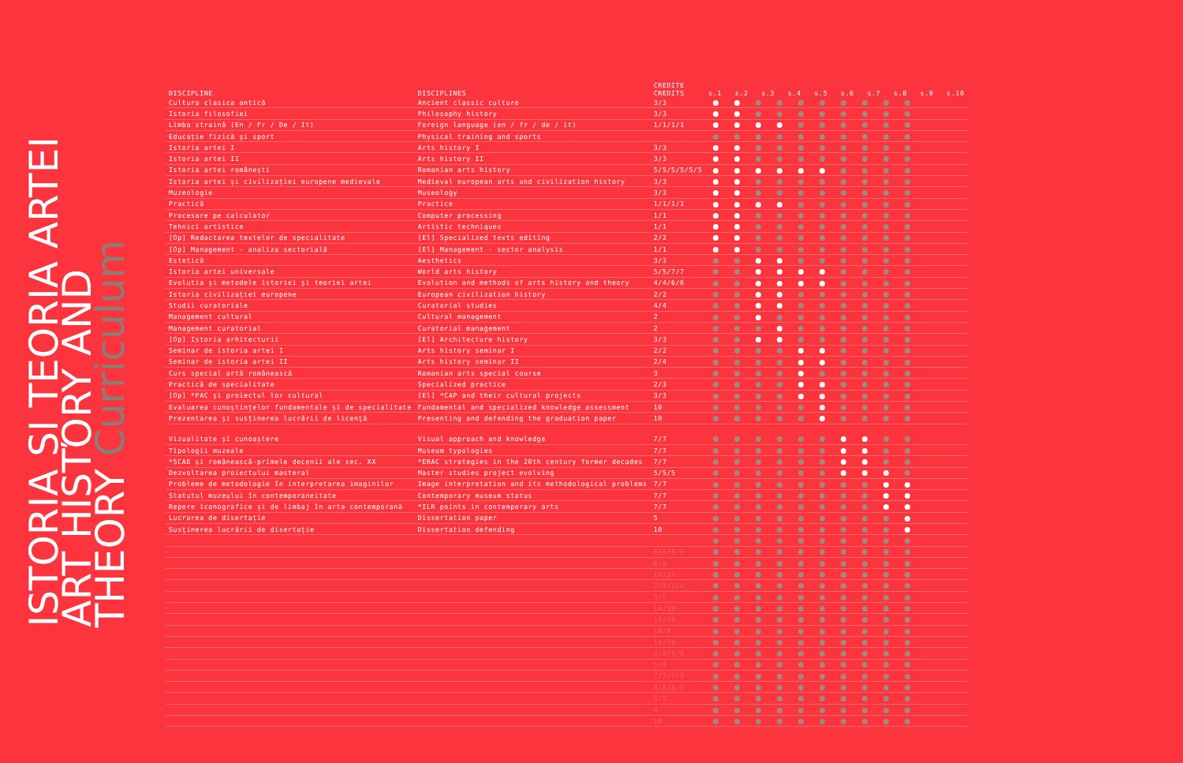ISTORIA ȘI TEORIA ARTEI
ART HISTORY AND
THEORY Curriculum
| DISCIPLINE | DISCIPLINES | CREDITE CREDITS | s.1 s.2 s.3 s.4 s.5 s.6 s.7 s.8 s.9 s.10 |
| --- | --- | --- | --- |
| Cultura clasica antică | Ancient classic culture | 3/3 | |
| Istoria filosofiei | Philosophy history | 3/3 | |
| Limba straină (En / Fr / De / It) | Foreign language (en / fr / de / it) | 1/1/1/1 | |
| Educație fizică și sport | Physical training and sports | | |
| Istoria artei I | Arts history I | 3/3 | |
| Istoria artei II | Arts history II | 3/3 | |
| Istoria artei românești | Romanian arts history | 5/5/5/5/5/5 | |
| Istoria artei și civilizației europene medievale | Medieval european arts and civilization history | 3/3 | |
| Muzeologie | Museology | 3/3 | |
| Practică | Practice | 1/1/1/1 | |
| Procesare pe calculator | Computer processing | 1/1 | |
| Tehnici artistice | Artistic techniques | 1/1 | |
| [Op] Redactarea textelor de specialitate | [El] Specialized texts editing | 2/2 | |
| [Op] Management - analiza sectorială | [El] Management - sector analysis | 1/1 | |
| Estetică | Aesthetics | 3/3 | |
| Istoria artei universale | World arts history | 5/5/7/7 | |
| Evolutia și metodele istoriei și teoriei artei | Evolution and methods of arts history and theory | 4/4/6/6 | |
| Istoria civilizației europene | European civilization history | 2/2 | |
| Studii curatoriale | Curatorial studies | 4/4 | |
| Management cultural | Cultural management | 2 | |
| Management curatorial | Curatorial management | 2 | |
| [Op] Istoria arhitecturii | [El] Architecture history | 3/3 | |
| Seminar de istoria artei I | Arts history seminar I | 2/2 | |
| Seminar de istoria artei II | Arts history seminar II | 2/4 | |
| Curs special artă românească | Romanian arts special course | 3 | |
| Practică de specialitate | Specialized practice | 2/3 | |
| [Op] *PAC și proiectul lor cultural | [El] *CAP and their cultural projects | 3/3 | |
| Evaluarea cunoștințelor fundamentale și de specialitate | Fundamental and specialized knowledge assessment | 10 | |
| Prezentarea și susținerea lucrării de licență | Presenting and defending the graduation paper | 10 | |
| Vizualitate și cunoaștere | Visual approach and knowledge | 7/7 | |
| Tipologii muzeale | Museum typologies | 7/7 | |
| *SCAE și românească-primele decenii ale sec. XX | *ERAC strategies in the 20th century former decades | 7/7 | |
| Dezvoltarea proiectului masteral | Master studies project evolving | 5/5/5 | |
| Probleme de metodologie în interpretarea imaginilor | Image interpretation and its methodological problems | 7/7 | |
| Statutul muzeului în contemporaneitate | Contemporary museum status | 7/7 | |
| Repere iconografice și de limbaj în arta contemporană | *ILR points in contemporary arts | 7/7 | |
| Lucrarea de disertație | Dissertation paper | 5 | |
| Susținerea lucrării de disertație | Dissertation defending | 10 | |
| | | 6/6/5/5 | |
| | | 6/6 | |
| | | 14/14 | |
| | | 2/2/2/2 | |
| | | 5/5 | |
| | | 14/10 | |
| | | 10/10 | |
| | | 10/8 | |
| | | 14/14 | |
| | | 4/4/4/5 | |
| | | 5/5 | |
| | | 7/7/7/5 | |
| | | 8/8/8/5 | |
| | | 5/5 | |
| | | 4 | |
| | | 10 | |